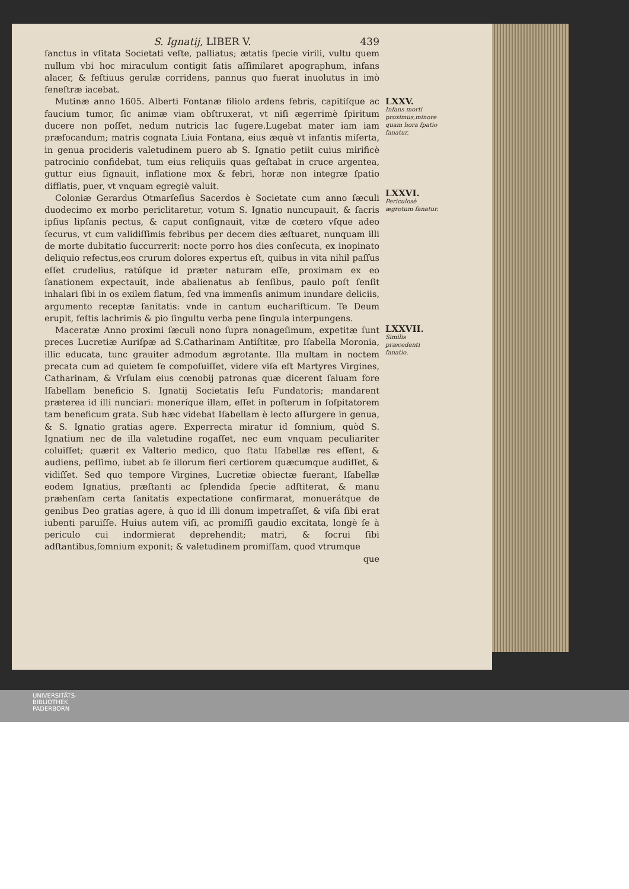S. Ignatij, LIBER V. 439
ſanctus in vſitata Societati veſte, palliatus; ætatis ſpecie virili, vultu quem nullum vbi hoc miraculum contigit ſatis aſſimilaret apographum, infans alacer, & feſtiuus gerulæ corridens, pannus quo fuerat inuolutus in imò feneſtræ iacebat.
Mutinæ anno 1605. Alberti Fontanæ filiolo ardens febris, capitiſque ac faucium tumor, ſic animæ viam obſtruxerat, vt niſi ægerrimè ſpiritum ducere non poſſet, nedum nutricis lac ſugere.Lugebat mater iam iam præfocandum; matris cognata Liuia Fontana, eius æquè vt infantis miſerta, in genua procideris valetudinem puero ab S. Ignatio petiit cuius mirificè patrocinio confidebat, tum eius reliquiis quas geſtabat in cruce argentea, guttur eius ſignauit, inflatione mox & febri, horæ non integræ ſpatio difflatis, puer, vt vnquam egregiè valuit.
Coloniæ Gerardus Otmarſeſius Sacerdos è Societate cum anno ſæculi duodecimo ex morbo periclitaretur, votum S. Ignatio nuncupauit, & ſacris ipſius lipſanis pectus, & caput conſignauit, vitæ de cœtero vſque adeo ſecurus, vt cum validiſſimis febribus per decem dies æſtuaret, nunquam illi de morte dubitatio ſuccurrerit: nocte porro hos dies conſecuta, ex inopinato deliquio refectus,eos crurum dolores expertus eſt, quibus in vita nihil paſſus eſſet crudelius, ratúſque id præter naturam eſſe, proximam ex eo ſanationem expectauit, inde abalienatus ab ſenſibus, paulo poſt ſenſit inhalari ſibi in os exilem flatum, ſed vna immenſis animum inundare deliciis, argumento receptæ ſanitatis: vnde in cantum euchariſticum. Te Deum erupit, feſtis lachrimis & pio ſingultu verba pene ſingula interpungens.
Maceratæ Anno proximi ſæculi nono ſupra nonageſimum, expetitæ ſunt preces Lucretiæ Auriſpæ ad S.Catharinam Antiſtitæ, pro Iſabella Moronia, illic educata, tunc grauiter admodum ægrotante. Illa multam in noctem precata cum ad quietem ſe compoſuiſſet, videre viſa eſt Martyres Virgines, Catharinam, & Vrſulam eius cœnobij patronas quæ dicerent ſaluam fore Iſabellam beneficio S. Ignatij Societatis Ieſu Fundatoris; mandarent præterea id illi nunciari: moneríque illam, eſſet in poſterum in ſoſpitatorem tam beneficum grata. Sub hæc videbat Iſabellam è lecto aſſurgere in genua, & S. Ignatio gratias agere. Experrecta miratur id ſomnium, quòd S. Ignatium nec de illa valetudine rogaſſet, nec eum vnquam peculiariter coluiſſet; quærit ex Valterio medico, quo ſtatu Iſabellæ res eſſent, & audiens, peſſimo, iubet ab ſe illorum fieri certiorem quæcumque audiſſet, & vidiſſet. Sed quo tempore Virgines, Lucretiæ obiectæ fuerant, Iſabellæ eodem Ignatius, præſtanti ac ſplendida ſpecie adſtiterat, & manu præhenſam certa ſanitatis expectatione confirmarat, monuerátque de genibus Deo gratias agere, à quo id illi donum impetraſſet, & viſa ſibi erat iubenti paruiſſe. Huius autem viſi, ac promiſſi gaudio excitata, longè ſe à periculo cui indormierat deprehendit; matri, & ſocrui ſibi adſtantibus,ſomnium exponit; & valetudinem promiſſam, quod vtrumque
que
LXXV.
Infans morti proximus,minore quam hora ſpatio ſanatur.
LXXVI.
Periculosè ægrotum ſanatur.
LXXVII.
Similis præcedenti ſanatio.
UNIVERSITÄTS-
BIBLIOTHEK
PADERBORN